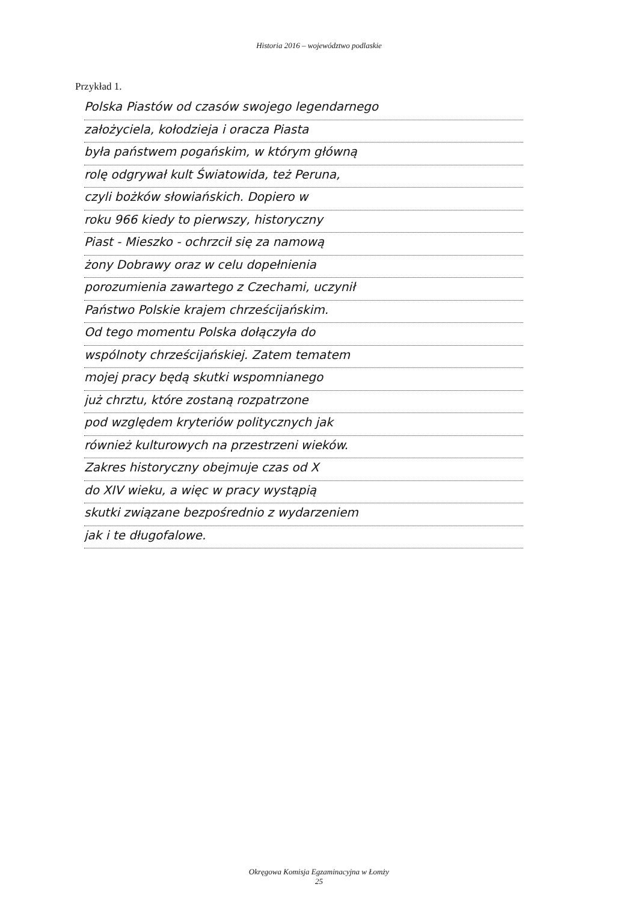Historia 2016 – województwo podlaskie
Przykład 1.
Polska Piastów od czasów swojego legendarnego
założyciela, kołodzieja i oracza Piasta
była państwem pogańskim, w którym główną
rolę odgrywał kult Światowida, też Peruna,
czyli bożków słowiańskich. Dopiero w
roku 966 kiedy to pierwszy, historyczny
Piast - Mieszko - ochrzcił się za namową
żony Dobrawy oraz w celu dopełnienia
porozumienia zawartego z Czechami, uczynił
Państwo Polskie krajem chrześcijańskim.
Od tego momentu Polska dołączyła do
wspólnoty chrześcijańskiej. Zatem tematem
mojej pracy będą skutki wspomnianego
już chrztu, które zostaną rozpatrzone
pod względem kryteriów politycznych jak
również kulturowych na przestrzeni wieków.
Zakres historyczny obejmuje czas od X
do XIV wieku, a więc w pracy wystąpią
skutki związane bezpośrednio z wydarzeniem
jak i te długofalowe.
Okręgowa Komisja Egzaminacyjna w Łomży
25